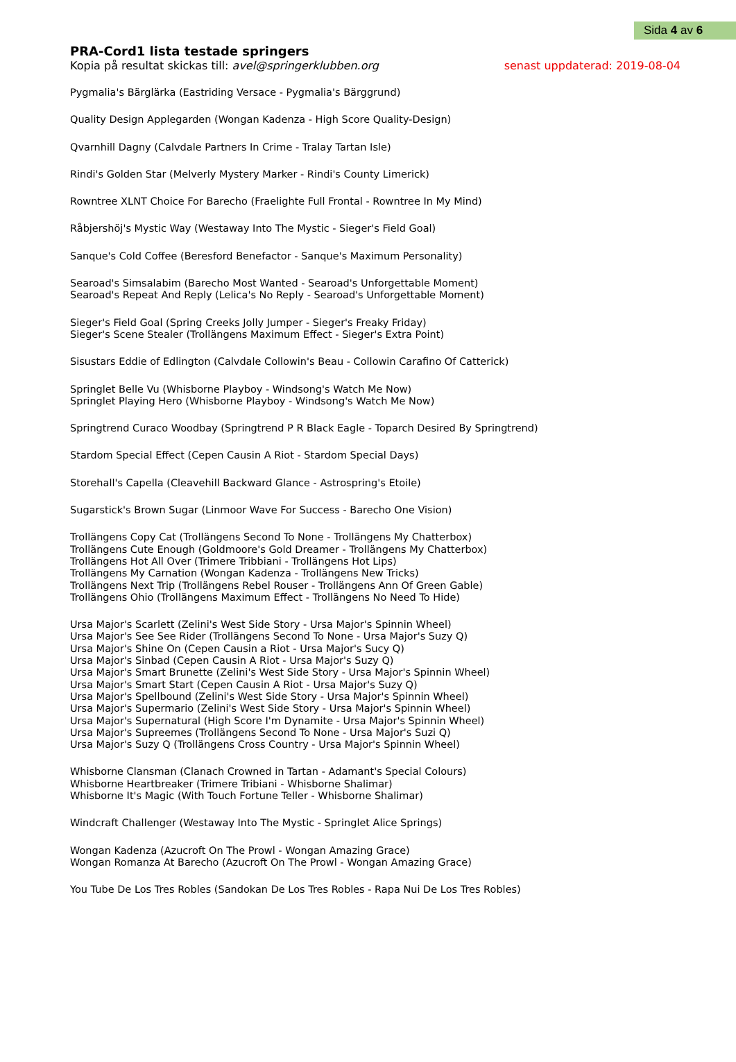Sida 4 av 6
PRA-Cord1 lista testade springers
Kopia på resultat skickas till: avel@springerklubben.org senast uppdaterad: 2019-08-04
Pygmalia's Bärglärka (Eastriding Versace - Pygmalia's Bärggrund)
Quality Design Applegarden (Wongan Kadenza - High Score Quality-Design)
Qvarnhill Dagny (Calvdale Partners In Crime - Tralay Tartan Isle)
Rindi's Golden Star (Melverly Mystery Marker - Rindi's County Limerick)
Rowntree XLNT Choice For Barecho (Fraelighte Full Frontal - Rowntree In My Mind)
Råbjershöj's Mystic Way (Westaway Into The Mystic - Sieger's Field Goal)
Sanque's Cold Coffee (Beresford Benefactor - Sanque's Maximum Personality)
Searoad's Simsalabim (Barecho Most Wanted - Searoad's Unforgettable Moment)
Searoad's Repeat And Reply (Lelica's No Reply - Searoad's Unforgettable Moment)
Sieger's Field Goal (Spring Creeks Jolly Jumper - Sieger's Freaky Friday)
Sieger's Scene Stealer (Trollängens Maximum Effect - Sieger's Extra Point)
Sisustars Eddie of Edlington (Calvdale Collowin's Beau - Collowin Carafino Of Catterick)
Springlet Belle Vu (Whisborne Playboy - Windsong's Watch Me Now)
Springlet Playing Hero (Whisborne Playboy - Windsong's Watch Me Now)
Springtrend Curaco Woodbay (Springtrend P R Black Eagle - Toparch Desired By Springtrend)
Stardom Special Effect (Cepen Causin A Riot - Stardom Special Days)
Storehall's Capella (Cleavehill Backward Glance - Astrospring's Etoile)
Sugarstick's Brown Sugar (Linmoor Wave For Success - Barecho One Vision)
Trollängens Copy Cat (Trollängens Second To None - Trollängens My Chatterbox)
Trollängens Cute Enough (Goldmoore's Gold Dreamer - Trollängens My Chatterbox)
Trollängens Hot All Over (Trimere Tribbiani - Trollängens Hot Lips)
Trollängens My Carnation (Wongan Kadenza - Trollängens New Tricks)
Trollängens Next Trip (Trollängens Rebel Rouser - Trollängens Ann Of Green Gable)
Trollängens Ohio (Trollängens Maximum Effect - Trollängens No Need To Hide)
Ursa Major's Scarlett (Zelini's West Side Story - Ursa Major's Spinnin Wheel)
Ursa Major's See See Rider (Trollängens Second To None - Ursa Major's Suzy Q)
Ursa Major's Shine On (Cepen Causin a Riot - Ursa Major's Sucy Q)
Ursa Major's Sinbad (Cepen Causin A Riot - Ursa Major's Suzy Q)
Ursa Major's Smart Brunette (Zelini's West Side Story - Ursa Major's Spinnin Wheel)
Ursa Major's Smart Start (Cepen Causin A Riot - Ursa Major's Suzy Q)
Ursa Major's Spellbound (Zelini's West Side Story - Ursa Major's Spinnin Wheel)
Ursa Major's Supermario (Zelini's West Side Story - Ursa Major's Spinnin Wheel)
Ursa Major's Supernatural (High Score I'm Dynamite - Ursa Major's Spinnin Wheel)
Ursa Major's Supreemes (Trollängens Second To None - Ursa Major's Suzi Q)
Ursa Major's Suzy Q (Trollängens Cross Country - Ursa Major's Spinnin Wheel)
Whisborne Clansman (Clanach Crowned in Tartan - Adamant's Special Colours)
Whisborne Heartbreaker (Trimere Tribiani - Whisborne Shalimar)
Whisborne It's Magic (With Touch Fortune Teller - Whisborne Shalimar)
Windcraft Challenger (Westaway Into The Mystic - Springlet Alice Springs)
Wongan Kadenza (Azucroft On The Prowl - Wongan Amazing Grace)
Wongan Romanza At Barecho (Azucroft On The Prowl - Wongan Amazing Grace)
You Tube De Los Tres Robles (Sandokan De Los Tres Robles - Rapa Nui De Los Tres Robles)